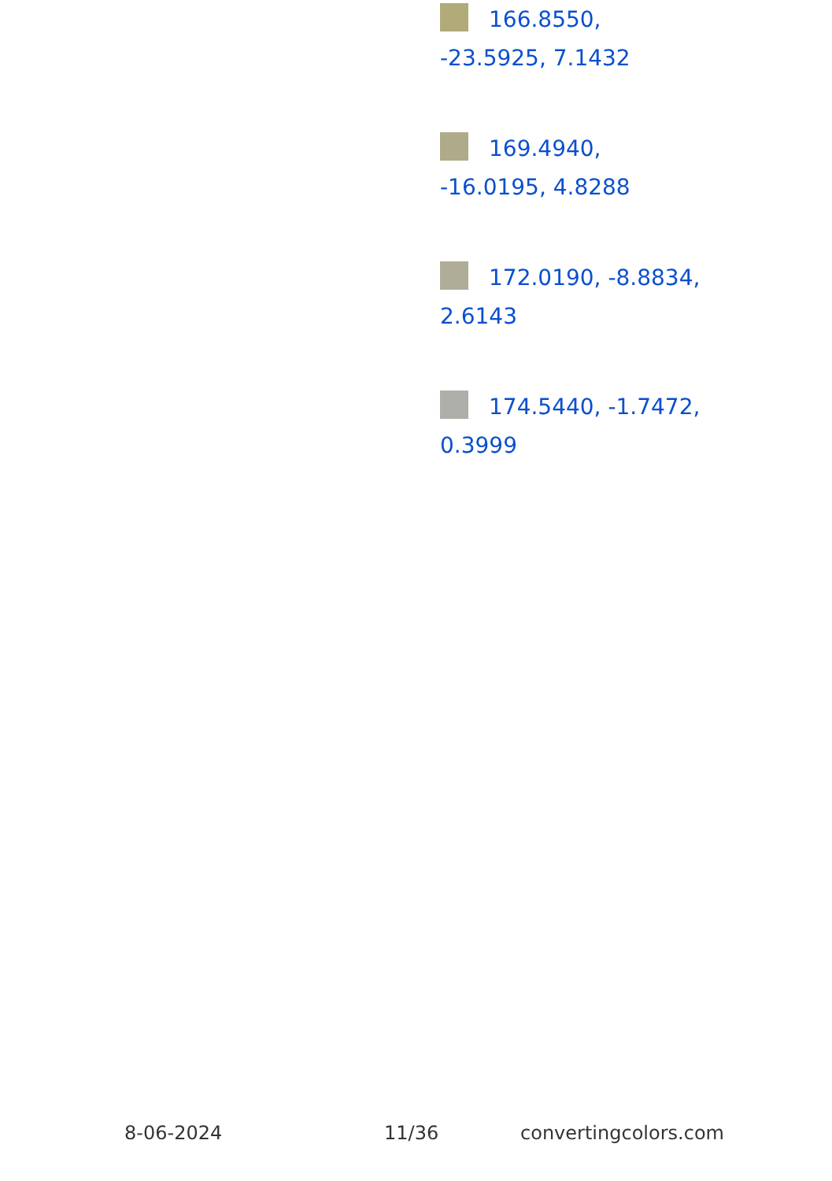166.8550, -23.5925, 7.1432
169.4940, -16.0195, 4.8288
172.0190, -8.8834, 2.6143
174.5440, -1.7472, 0.3999
8-06-2024 11/36 convertingcolors.com